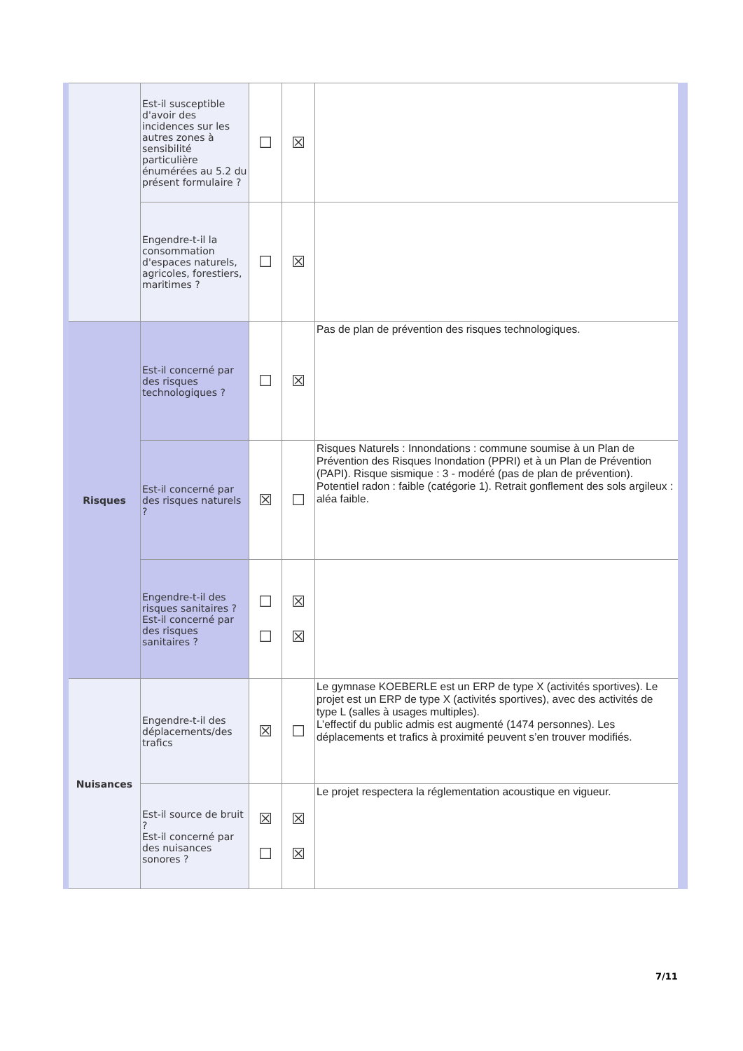| | Est-il susceptible d'avoir des incidences sur les autres zones à sensibilité particulière énumérées au 5.2 du présent formulaire ? | ☐ | ☒ | |
| | Engendre-t-il la consommation d'espaces naturels, agricoles, forestiers, maritimes ? | ☐ | ☒ | |
| Risques | Est-il concerné par des risques technologiques ? | ☐ | ☒ | Pas de plan de prévention des risques technologiques. |
| | Est-il concerné par des risques naturels ? | ☒ | ☐ | Risques Naturels : Innondations : commune soumise à un Plan de Prévention des Risques Inondation (PPRI) et à un Plan de Prévention (PAPI). Risque sismique : 3 - modéré (pas de plan de prévention). Potentiel radon : faible (catégorie 1). Retrait gonflement des sols argileux : aléa faible. |
| | Engendre-t-il des risques sanitaires ? Est-il concerné par des risques sanitaires ? | ☐ ☐ | ☒ ☒ | |
| Nuisances | Engendre-t-il des déplacements/des trafics | ☒ | ☐ | Le gymnase KOEBERLE est un ERP de type X (activités sportives). Le projet est un ERP de type X (activités sportives), avec des activités de type L (salles à usages multiples). L’effectif du public admis est augmenté (1474 personnes). Les déplacements et trafics à proximité peuvent s’en trouver modifiés. |
| | Est-il source de bruit ? Est-il concerné par des nuisances sonores ? | ☒ ☐ | ☒ ☒ | Le projet respectera la réglementation acoustique en vigueur. |
7/11